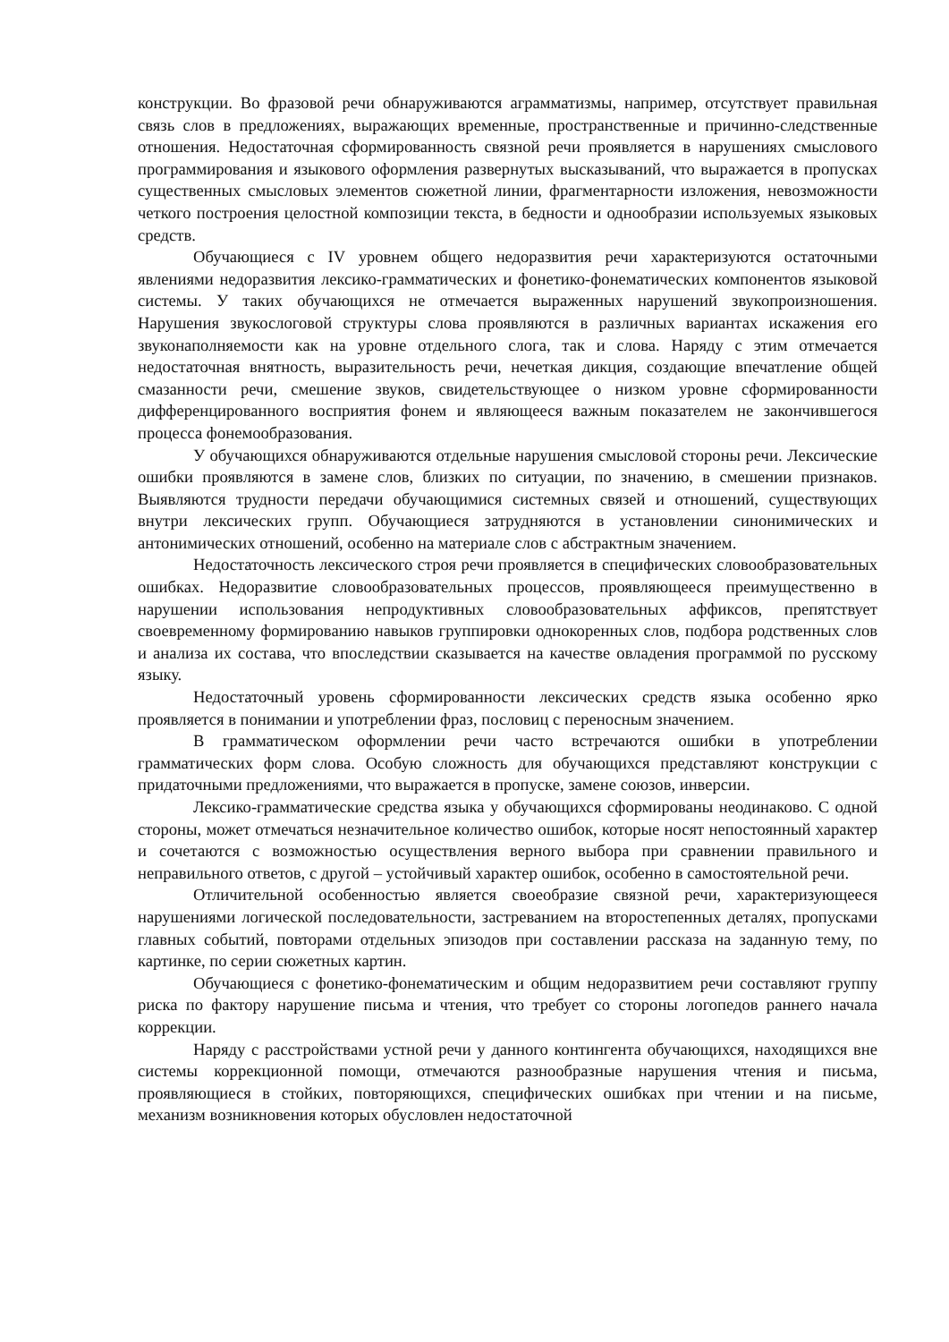конструкции. Во фразовой речи обнаруживаются аграмматизмы, например, отсутствует правильная связь слов в предложениях, выражающих временные, пространственные и причинно-следственные отношения. Недостаточная сформированность связной речи проявляется в нарушениях смыслового программирования и языкового оформления развернутых высказываний, что выражается в пропусках существенных смысловых элементов сюжетной линии, фрагментарности изложения, невозможности четкого построения целостной композиции текста, в бедности и однообразии используемых языковых средств.
Обучающиеся с IV уровнем общего недоразвития речи характеризуются остаточными явлениями недоразвития лексико-грамматических и фонетико-фонематических компонентов языковой системы. У таких обучающихся не отмечается выраженных нарушений звукопроизношения. Нарушения звукослоговой структуры слова проявляются в различных вариантах искажения его звуконаполняемости как на уровне отдельного слога, так и слова. Наряду с этим отмечается недостаточная внятность, выразительность речи, нечеткая дикция, создающие впечатление общей смазанности речи, смешение звуков, свидетельствующее о низком уровне сформированности дифференцированного восприятия фонем и являющееся важным показателем не закончившегося процесса фонемообразования.
У обучающихся обнаруживаются отдельные нарушения смысловой стороны речи. Лексические ошибки проявляются в замене слов, близких по ситуации, по значению, в смешении признаков. Выявляются трудности передачи обучающимися системных связей и отношений, существующих внутри лексических групп. Обучающиеся затрудняются в установлении синонимических и антонимических отношений, особенно на материале слов с абстрактным значением.
Недостаточность лексического строя речи проявляется в специфических словообразовательных ошибках. Недоразвитие словообразовательных процессов, проявляющееся преимущественно в нарушении использования непродуктивных словообразовательных аффиксов, препятствует своевременному формированию навыков группировки однокоренных слов, подбора родственных слов и анализа их состава, что впоследствии сказывается на качестве овладения программой по русскому языку.
Недостаточный уровень сформированности лексических средств языка особенно ярко проявляется в понимании и употреблении фраз, пословиц с переносным значением.
В грамматическом оформлении речи часто встречаются ошибки в употреблении грамматических форм слова. Особую сложность для обучающихся представляют конструкции с придаточными предложениями, что выражается в пропуске, замене союзов, инверсии.
Лексико-грамматические средства языка у обучающихся сформированы неодинаково. С одной стороны, может отмечаться незначительное количество ошибок, которые носят непостоянный характер и сочетаются с возможностью осуществления верного выбора при сравнении правильного и неправильного ответов, с другой – устойчивый характер ошибок, особенно в самостоятельной речи.
Отличительной особенностью является своеобразие связной речи, характеризующееся нарушениями логической последовательности, застреванием на второстепенных деталях, пропусками главных событий, повторами отдельных эпизодов при составлении рассказа на заданную тему, по картинке, по серии сюжетных картин.
Обучающиеся с фонетико-фонематическим и общим недоразвитием речи составляют группу риска по фактору нарушение письма и чтения, что требует со стороны логопедов раннего начала коррекции.
Наряду с расстройствами устной речи у данного контингента обучающихся, находящихся вне системы коррекционной помощи, отмечаются разнообразные нарушения чтения и письма, проявляющиеся в стойких, повторяющихся, специфических ошибках при чтении и на письме, механизм возникновения которых обусловлен недостаточной